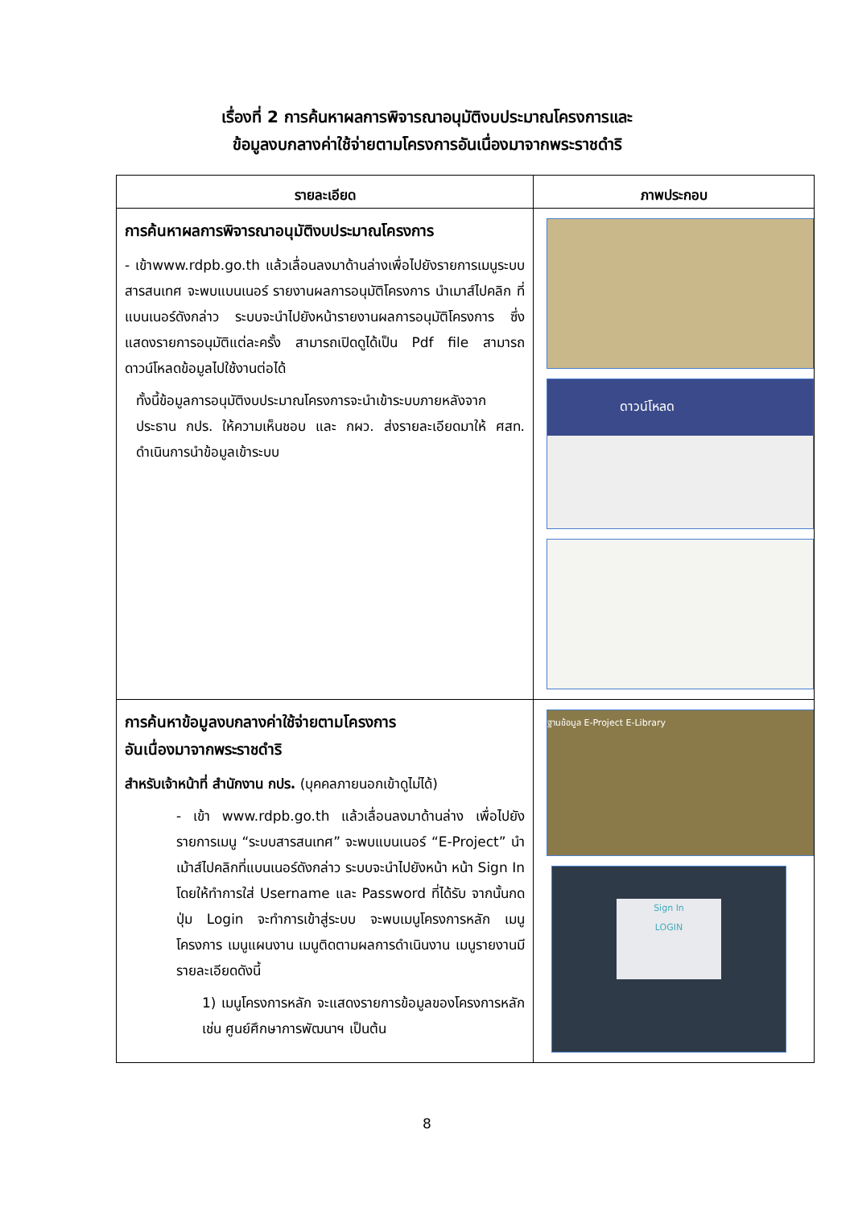เรื่องที่ 2 การค้นหาผลการพิจารณาอนุมัติงบประมาณโครงการและ
ข้อมูลงบกลางค่าใช้จ่ายตามโครงการอันเนื่องมาจากพระราชดำริ
| รายละเอียด | ภาพประกอบ |
| --- | --- |
| การค้นหาผลการพิจารณาอนุมัติงบประมาณโครงการ - เข้าwww.rdpb.go.th แล้วเลื่อนลงมาด้านล่างเพื่อไปยังรายการเมนูระบบสารสนเทศ จะพบแบนเนอร์ รายงานผลการอนุมัติโครงการ นำเมาส์ไปคลิก ที่แบนเนอร์ดังกล่าว ระบบจะนำไปยังหน้ารายงานผลการอนุมัติโครงการ ซึ่งแสดงรายการอนุมัติแต่ละครั้ง สามารถเปิดดูได้เป็น Pdf file สามารถดาวน์โหลดข้อมูลไปใช้งานต่อได้ ทั้งนี้ข้อมูลการอนุมัติงบประมาณโครงการจะนำเข้าระบบภายหลังจากประธาน กปร. ให้ความเห็นชอบ และ กผว. ส่งรายละเอียดมาให้ ศสท. ดำเนินการนำข้อมูลเข้าระบบ | ดาวน์โหลด |
| การค้นหาข้อมูลงบกลางค่าใช้จ่ายตามโครงการ อันเนื่องมาจากพระราชดำริ สำหรับเจ้าหน้าที่ สำนักงาน กปร. (บุคคลภายนอกเข้าดูไม่ได้) - เข้า www.rdpb.go.th แล้วเลื่อนลงมาด้านล่าง เพื่อไปยังรายการเมนู “ระบบสารสนเทศ” จะพบแบนเนอร์ “E-Project” นำเม้าส์ไปคลิกที่แบนเนอร์ดังกล่าว ระบบจะนำไปยังหน้า หน้า Sign In โดยให้ทำการใส่ Username และ Password ที่ได้รับ จากนั้นกดปุ่ม Login จะทำการเข้าสู่ระบบ จะพบเมนูโครงการหลัก เมนูโครงการ เมนูแผนงาน เมนูติดตามผลการดำเนินงาน เมนูรายงานมีรายละเอียดดังนี้ 1) เมนูโครงการหลัก จะแสดงรายการข้อมูลของโครงการหลัก เช่น ศูนย์ศึกษาการพัฒนาฯ เป็นต้น | ฐานข้อมูล E-Project E-Library Sign In LOGIN |
8